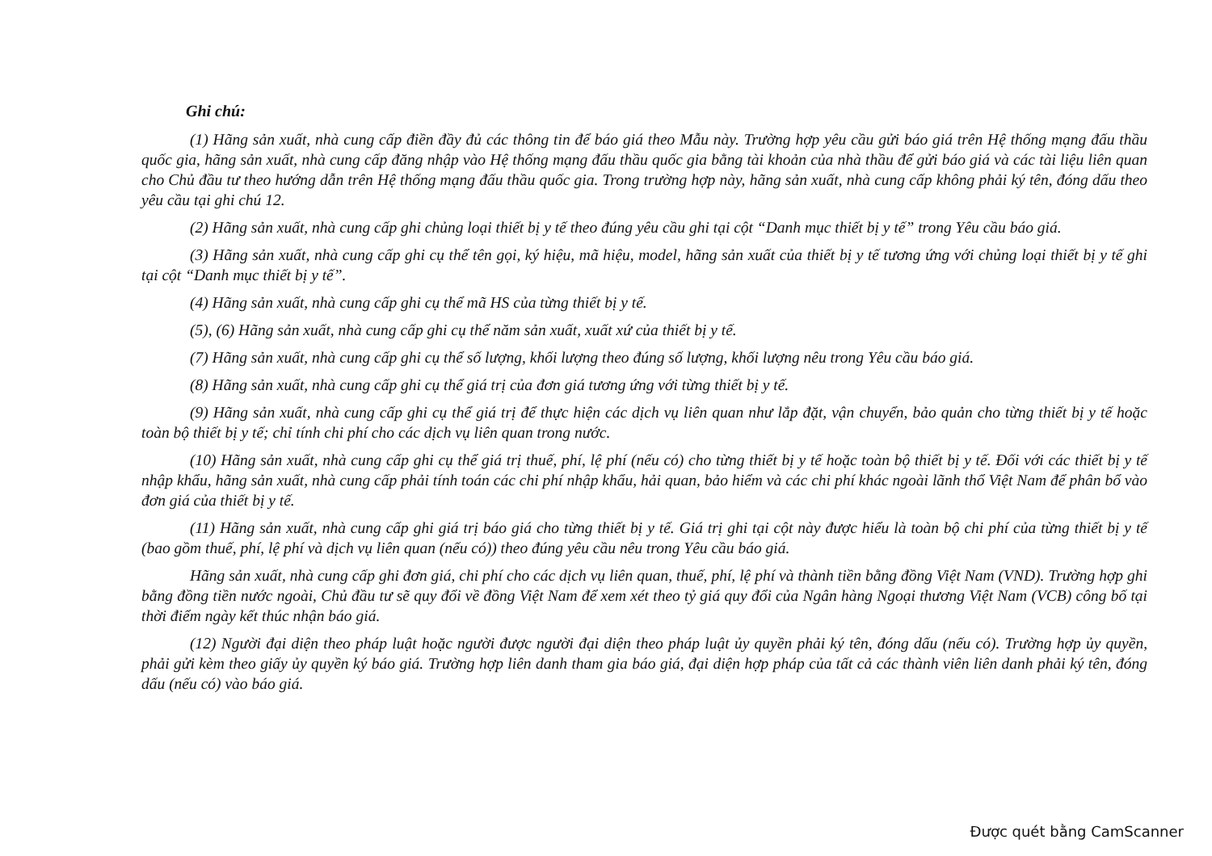Ghi chú:
(1) Hãng sản xuất, nhà cung cấp điền đầy đủ các thông tin để báo giá theo Mẫu này. Trường hợp yêu cầu gửi báo giá trên Hệ thống mạng đấu thầu quốc gia, hãng sản xuất, nhà cung cấp đăng nhập vào Hệ thống mạng đấu thầu quốc gia bằng tài khoản của nhà thầu để gửi báo giá và các tài liệu liên quan cho Chủ đầu tư theo hướng dẫn trên Hệ thống mạng đấu thầu quốc gia. Trong trường hợp này, hãng sản xuất, nhà cung cấp không phải ký tên, đóng dấu theo yêu cầu tại ghi chú 12.
(2) Hãng sản xuất, nhà cung cấp ghi chủng loại thiết bị y tế theo đúng yêu cầu ghi tại cột “Danh mục thiết bị y tế” trong Yêu cầu báo giá.
(3) Hãng sản xuất, nhà cung cấp ghi cụ thể tên gọi, ký hiệu, mã hiệu, model, hãng sản xuất của thiết bị y tế tương ứng với chủng loại thiết bị y tế ghi tại cột “Danh mục thiết bị y tế”.
(4) Hãng sản xuất, nhà cung cấp ghi cụ thể mã HS của từng thiết bị y tế.
(5), (6) Hãng sản xuất, nhà cung cấp ghi cụ thể năm sản xuất, xuất xứ của thiết bị y tế.
(7) Hãng sản xuất, nhà cung cấp ghi cụ thể số lượng, khối lượng theo đúng số lượng, khối lượng nêu trong Yêu cầu báo giá.
(8) Hãng sản xuất, nhà cung cấp ghi cụ thể giá trị của đơn giá tương ứng với từng thiết bị y tế.
(9) Hãng sản xuất, nhà cung cấp ghi cụ thể giá trị để thực hiện các dịch vụ liên quan như lắp đặt, vận chuyển, bảo quản cho từng thiết bị y tế hoặc toàn bộ thiết bị y tế; chỉ tính chi phí cho các dịch vụ liên quan trong nước.
(10) Hãng sản xuất, nhà cung cấp ghi cụ thể giá trị thuế, phí, lệ phí (nếu có) cho từng thiết bị y tế hoặc toàn bộ thiết bị y tế. Đối với các thiết bị y tế nhập khẩu, hãng sản xuất, nhà cung cấp phải tính toán các chi phí nhập khẩu, hải quan, bảo hiểm và các chi phí khác ngoài lãnh thổ Việt Nam để phân bổ vào đơn giá của thiết bị y tế.
(11) Hãng sản xuất, nhà cung cấp ghi giá trị báo giá cho từng thiết bị y tế. Giá trị ghi tại cột này được hiểu là toàn bộ chi phí của từng thiết bị y tế (bao gồm thuế, phí, lệ phí và dịch vụ liên quan (nếu có)) theo đúng yêu cầu nêu trong Yêu cầu báo giá.
Hãng sản xuất, nhà cung cấp ghi đơn giá, chi phí cho các dịch vụ liên quan, thuế, phí, lệ phí và thành tiền bằng đồng Việt Nam (VND). Trường hợp ghi bằng đồng tiền nước ngoài, Chủ đầu tư sẽ quy đổi về đồng Việt Nam để xem xét theo tỷ giá quy đổi của Ngân hàng Ngoại thương Việt Nam (VCB) công bố tại thời điểm ngày kết thúc nhận báo giá.
(12) Người đại diện theo pháp luật hoặc người được người đại diện theo pháp luật ủy quyền phải ký tên, đóng dấu (nếu có). Trường hợp ủy quyền, phải gửi kèm theo giấy ủy quyền ký báo giá. Trường hợp liên danh tham gia báo giá, đại diện hợp pháp của tất cả các thành viên liên danh phải ký tên, đóng dấu (nếu có) vào báo giá.
Được quét bằng CamScanner